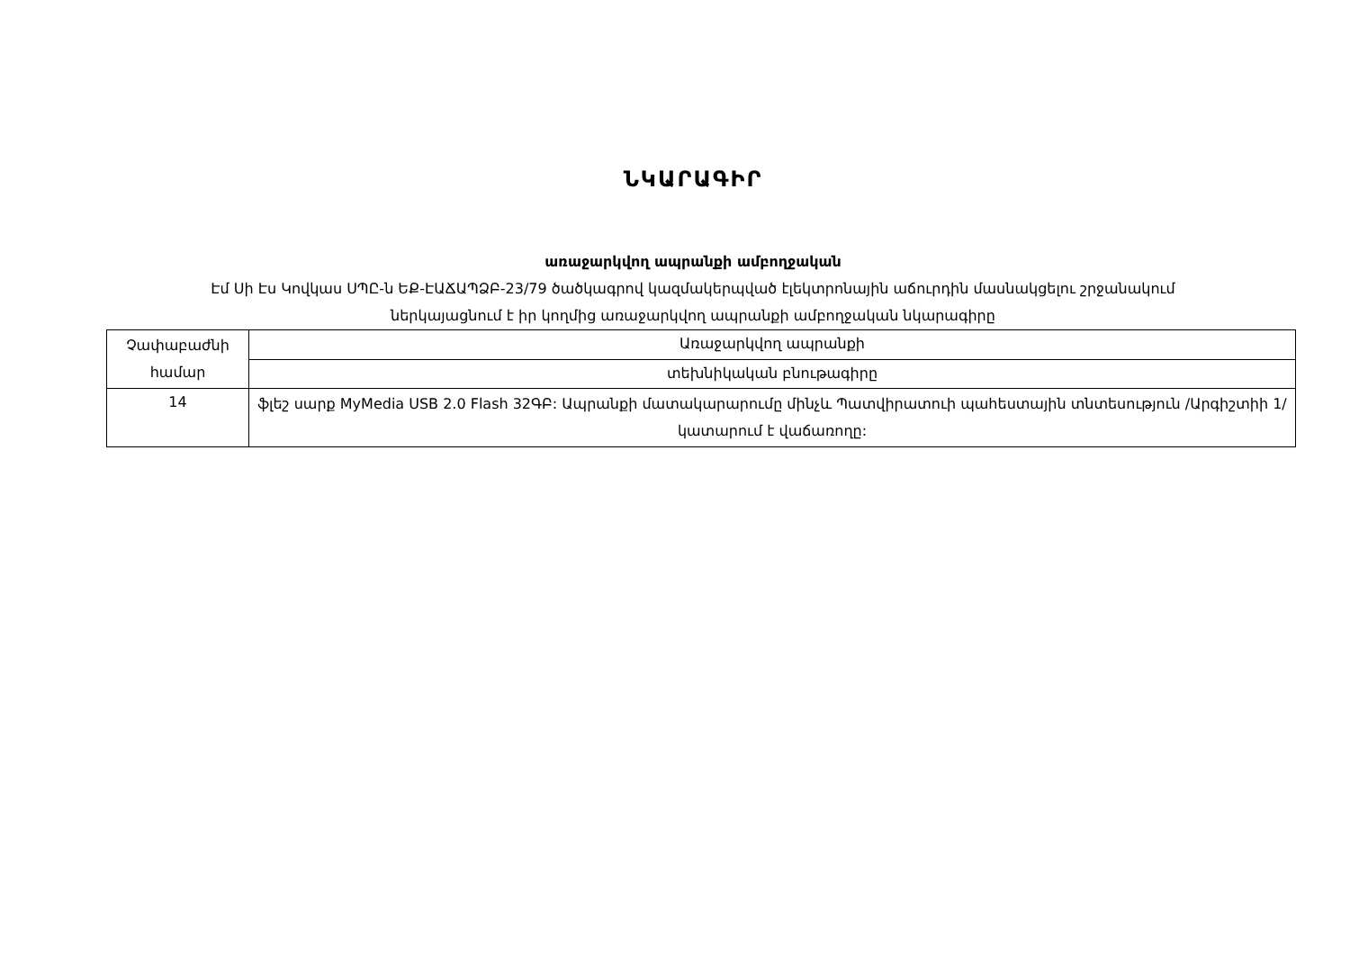ՆԿԱՐԱԳԻՐ
առաջարկվող ապրանքի ամբողջական
Էմ Սի Էս Կովկաս ՍՊԸ-ն ԵՔ-ԷԱՃԱՊՁԲ-23/79 ծածկագրով կազմակերպված էլեկտրոնային աճուրդին մասնակցելու շրջանակում
ներկայացնում է իր կողմից առաջարկվող ապրանքի ամբողջական նկարագիրը
| Չափաբաժնի համար | Առաջարկվող ապրանքի |
| | տեխնիկական բնութագիրը |
| 14 | ֆլեշ սարք MyMedia USB 2.0 Flash 32ԳԲ: Ապրանքի մատակարարումը մինչև Պատվիրատուի պահեստային տնտեսություն /Արգիշտիի 1/ կատարում է վաճառողը: |